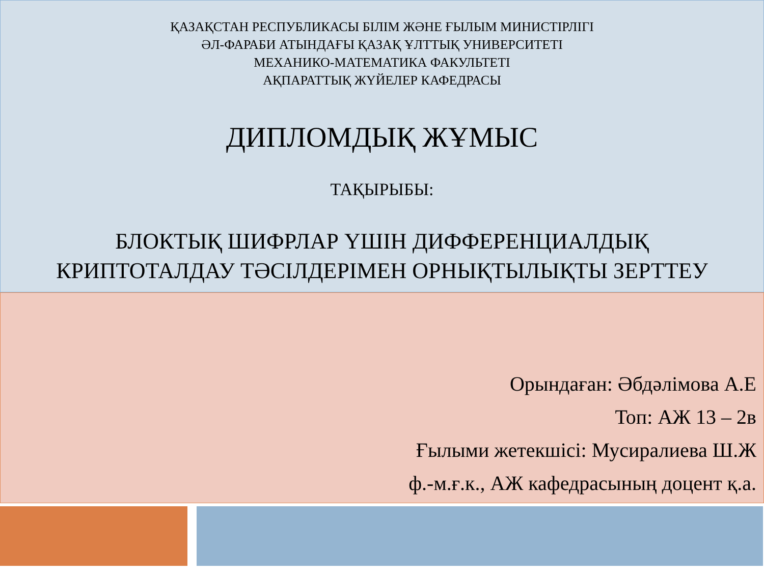ҚАЗАҚСТАН РЕСПУБЛИКАСЫ БІЛІМ ЖӘНЕ ҒЫЛЫМ МИНИСТІРЛІГІ
ӘЛ-ФАРАБИ АТЫНДАҒЫ ҚАЗАҚ ҰЛТТЫҚ УНИВЕРСИТЕТІ
МЕХАНИКО-МАТЕМАТИКА ФАКУЛЬТЕТІ
АҚПАРАТТЫҚ ЖҮЙЕЛЕР КАФЕДРАСЫ
ДИПЛОМДЫҚ ЖҰМЫС
ТАҚЫРЫБЫ:
БЛОКТЫҚ ШИФРЛАР ҮШІН ДИФФЕРЕНЦИАЛДЫҚ
КРИПТОТАЛДАУ ТӘСІЛДЕРІМЕН ОРНЫҚТЫЛЫҚТЫ ЗЕРТТЕУ
Орындаған: Әбдәлімова А.Е
Топ: АЖ 13 – 2в
Ғылыми жетекшісі: Мусиралиева Ш.Ж
ф.-м.ғ.к., АЖ кафедрасының доцент қ.а.